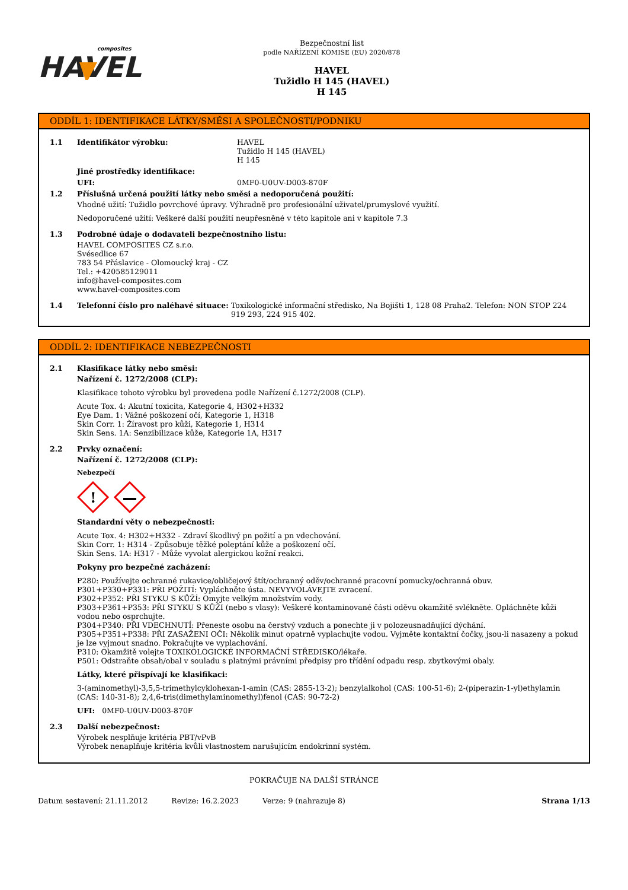composites
HAVEL
Bezpečnostní list
podle NAŘÍZENÍ KOMISE (EU) 2020/878
HAVEL
Tužidlo H 145 (HAVEL)
H 145
ODDÍL 1: IDENTIFIKACE LÁTKY/SMĚSI A SPOLEČNOSTI/PODNIKU
1.1 Identifikátor výrobku: HAVEL
Tužidlo H 145 (HAVEL)
H 145
Jiné prostředky identifikace:
UFI: 0MF0-U0UV-D003-870F
1.2 Příslušná určená použití látky nebo směsi a nedoporučená použití:
Vhodné užití: Tužidlo povrchové úpravy. Výhradně pro profesionální uživatel/prumyslové využití.
Nedoporučené užití: Veškeré další použití neupřesněné v této kapitole ani v kapitole 7.3
1.3 Podrobné údaje o dodavateli bezpečnostního listu:
HAVEL COMPOSITES CZ s.r.o.
Svésedlice 67
783 54 Přáslavice - Olomoucký kraj - CZ
Tel.: +420585129011
info@havel-composites.com
www.havel-composites.com
1.4 Telefonní číslo pro naléhavé situace:
Toxikologické informační středisko, Na Bojišti 1, 128 08 Praha2. Telefon: NON STOP 224 919 293, 224 915 402.
ODDÍL 2: IDENTIFIKACE NEBEZPEČNOSTI
2.1 Klasifikace látky nebo směsi:
Nařízení č. 1272/2008 (CLP):
Klasifikace tohoto výrobku byl provedena podle Nařízení č.1272/2008 (CLP).
Acute Tox. 4: Akutní toxicita, Kategorie 4, H302+H332
Eye Dam. 1: Vážné poškození očí, Kategorie 1, H318
Skin Corr. 1: Žíravost pro kůži, Kategorie 1, H314
Skin Sens. 1A: Senzibilizace kůže, Kategorie 1A, H317
2.2 Prvky označení:
Nařízení č. 1272/2008 (CLP):
Nebezpečí
!
Standardní věty o nebezpečnosti:
Acute Tox. 4: H302+H332 - Zdraví škodlivý pn požití a pn vdechování.
Skin Corr. 1: H314 - Způsobuje těžké poleptání kůže a poškození očí.
Skin Sens. 1A: H317 - Může vyvolat alergickou kožní reakci.
Pokyny pro bezpečné zacházení:
P280: Používejte ochranné rukavice/obličejový štít/ochranný oděv/ochranné pracovní pomucky/ochranná obuv.
P301+P330+P331: PŘI POŽITÍ: Vypláchněte ústa. NEVYVOLÁVEJTE zvracení.
P302+P352: PŘI STYKU S KŮŽÍ: Omyjte velkým množstvím vody.
P303+P361+P353: PŘI STYKU S KŮŽI (nebo s vlasy): Veškeré kontaminované části oděvu okamžitě svlékněte. Opláchněte kůži vodou nebo osprchujte.
P304+P340: PŘI VDECHNUTÍ: Přeneste osobu na čerstvý vzduch a ponechte ji v polozeusnadňující dýchání.
P305+P351+P338: PŘI ZASAŽENI OČI: Několik minut opatrně vyplachujte vodou. Vyjměte kontaktní čočky, jsou-li nasazeny a pokud je lze vyjmout snadno. Pokračujte ve vyplachování.
P310: Okamžitě volejte TOXIKOLOGICKÉ INFORMAČNÍ STŘEDISKO/lékaře.
P501: Odstraňte obsah/obal v souladu s platnými právními předpisy pro třídění odpadu resp. zbytkovými obaly.
Látky, které přispívají ke klasifikaci:
3-(aminomethyl)-3,5,5-trimethylcyklohexan-1-amin (CAS: 2855-13-2); benzylalkohol (CAS: 100-51-6); 2-(piperazin-1-yl)ethylamin (CAS: 140-31-8); 2,4,6-tris(dimethylaminomethyl)fenol (CAS: 90-72-2)
UFI: 0MF0-U0UV-D003-870F
2.3 Další nebezpečnost:
Výrobek nesplňuje kritéria PBT/vPvB
Výrobek nenaplňuje kritéria kvůli vlastnostem narušujícím endokrinní systém.
POKRAČUJE NA DALŠÍ STRÁNCE
Datum sestavení: 21.11.2012 Revize: 16.2.2023 Verze: 9 (nahrazuje 8) Strana 1/13